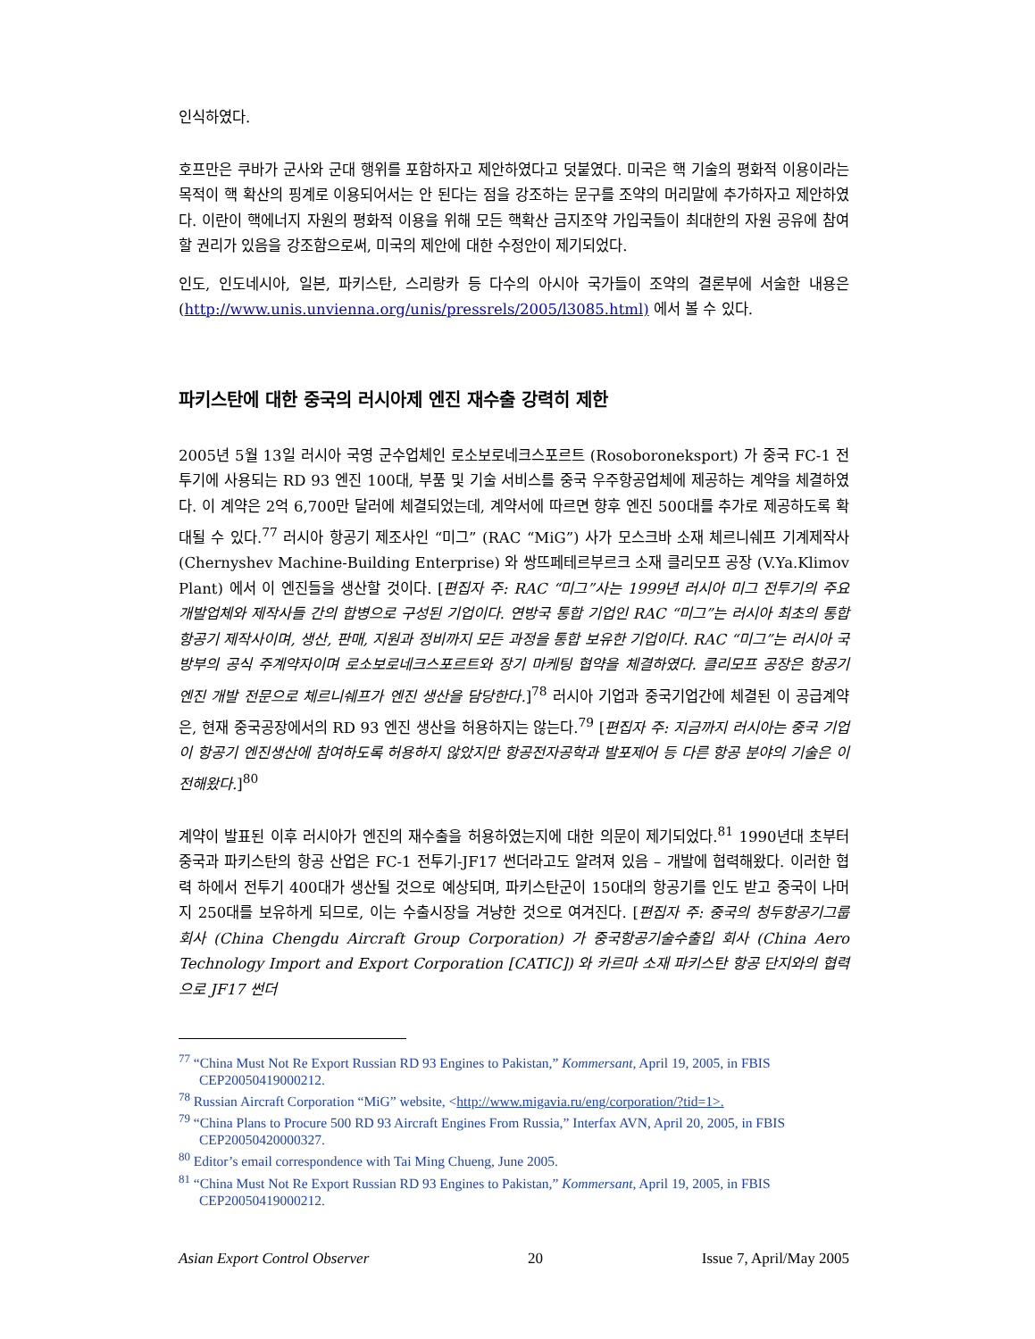인식하였다.
호프만은 쿠바가 군사와 군대 행위를 포함하자고 제안하였다고 덧붙였다. 미국은 핵 기술의 평화적 이용이라는 목적이 핵 확산의 핑계로 이용되어서는 안 된다는 점을 강조하는 문구를 조약의 머리말에 추가하자고 제안하였다. 이란이 핵에너지 자원의 평화적 이용을 위해 모든 핵확산 금지조약 가입국들이 최대한의 자원 공유에 참여할 권리가 있음을 강조함으로써, 미국의 제안에 대한 수정안이 제기되었다.
인도, 인도네시아, 일본, 파키스탄, 스리랑카 등 다수의 아시아 국가들이 조약의 결론부에 서술한 내용은 (http://www.unis.unvienna.org/unis/pressrels/2005/l3085.html) 에서 볼 수 있다.
파키스탄에 대한 중국의 러시아제 엔진 재수출 강력히 제한
2005년 5월 13일 러시아 국영 군수업체인 로소보로네크스포르트 (Rosoboroneksport) 가 중국 FC-1 전투기에 사용되는 RD 93 엔진 100대, 부품 및 기술 서비스를 중국 우주항공업체에 제공하는 계약을 체결하였다. 이 계약은 2억 6,700만 달러에 체결되었는데, 계약서에 따르면 향후 엔진 500대를 추가로 제공하도록 확대될 수 있다.<sup>77</sup> 러시아 항공기 제조사인 “미그” (RAC “MiG”) 사가 모스크바 소재 체르니쉐프 기계제작사 (Chernyshev Machine-Building Enterprise) 와 쌍뜨페테르부르크 소재 클리모프 공장 (V.Ya.Klimov Plant) 에서 이 엔진들을 생산할 것이다. [편집자 주: RAC “미그”사는 1999년 러시아 미그 전투기의 주요 개발업체와 제작사들 간의 합병으로 구성된 기업이다. 연방국 통합 기업인 RAC “미그”는 러시아 최초의 통합 항공기 제작사이며, 생산, 판매, 지원과 정비까지 모든 과정을 통합 보유한 기업이다. RAC “미그”는 러시아 국방부의 공식 주계약자이며 로소보로네크스포르트와 장기 마케팅 협약을 체결하였다. 클리모프 공장은 항공기 엔진 개발 전문으로 체르니쉐프가 엔진 생산을 담당한다.]<sup>78</sup> 러시아 기업과 중국기업간에 체결된 이 공급계약은, 현재 중국공장에서의 RD 93 엔진 생산을 허용하지는 않는다.<sup>79</sup> [편집자 주: 지금까지 러시아는 중국 기업이 항공기 엔진생산에 참여하도록 허용하지 않았지만 항공전자공학과 발포제어 등 다른 항공 분야의 기술은 이전해왔다.]<sup>80</sup>
계약이 발표된 이후 러시아가 엔진의 재수출을 허용하였는지에 대한 의문이 제기되었다.<sup>81</sup> 1990년대 초부터 중국과 파키스탄의 항공 산업은 FC-1 전투기-JF17 썬더라고도 알려져 있음 – 개발에 협력해왔다. 이러한 협력 하에서 전투기 400대가 생산될 것으로 예상되며, 파키스탄군이 150대의 항공기를 인도 받고 중국이 나머지 250대를 보유하게 되므로, 이는 수출시장을 겨냥한 것으로 여겨진다. [편집자 주: 중국의 청두항공기그룹 회사 (China Chengdu Aircraft Group Corporation) 가 중국항공기술수출입 회사 (China Aero Technology Import and Export Corporation [CATIC]) 와 카르마 소재 파키스탄 항공 단지와의 협력으로 JF17 썬더
<sup>77</sup> “China Must Not Re Export Russian RD 93 Engines to Pakistan,” Kommersant, April 19, 2005, in FBIS
CEP20050419000212.
<sup>78</sup> Russian Aircraft Corporation “MiG” website, <http://www.migavia.ru/eng/corporation/?tid=1>.
<sup>79</sup> “China Plans to Procure 500 RD 93 Aircraft Engines From Russia,” Interfax AVN, April 20, 2005, in FBIS
CEP20050420000327.
<sup>80</sup> Editor’s email correspondence with Tai Ming Chueng, June 2005.
<sup>81</sup> “China Must Not Re Export Russian RD 93 Engines to Pakistan,” Kommersant, April 19, 2005, in FBIS
CEP20050419000212.
Asian Export Control Observer 20 Issue 7, April/May 2005